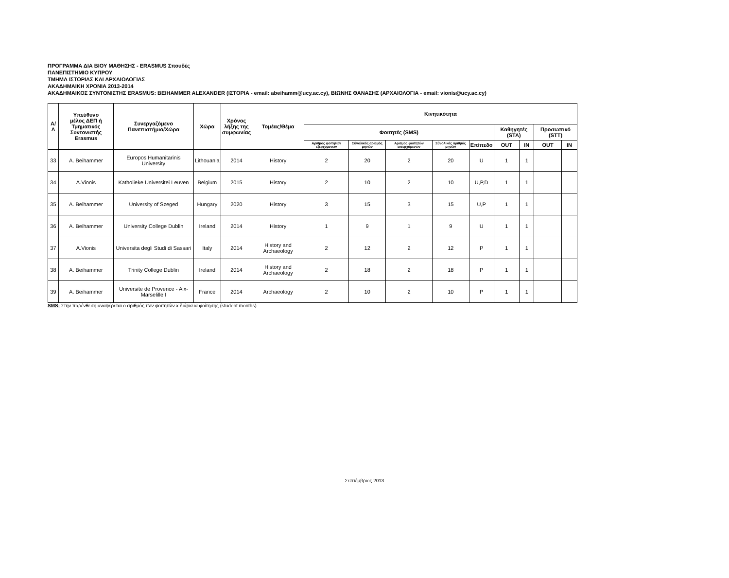ΠΡΟΓΡΑΜΜΑ ΔΙΑ ΒΙΟΥ ΜΑΘΗΣΗΣ - ERASMUS Σπουδές
ΠΑΝΕΠΙΣΤΗΜΙΟ ΚΥΠΡΟΥ
ΤΜΗΜΑ ΙΣΤΟΡΙΑΣ ΚΑΙ ΑΡΧΑΙΟΛΟΓΙΑΣ
ΑΚΑΔΗΜΑΙΚΗ ΧΡΟΝΙΑ 2013-2014
ΑΚΑΔΗΜΑΙΚΟΣ ΣΥΝΤΟΝΙΣΤΗΣ ERASMUS: BEIHAMMER ALEXANDER (ΙΣΤΟΡΙΑ - email: abeihamm@ucy.ac.cy), ΒΙΩΝΗΣ ΘΑΝΑΣΗΣ (ΑΡΧΑΙΟΛΟΓΙΑ - email: vionis@ucy.ac.cy)
| Α/Α | Υπεύθυνο μέλος ΔΕΠ ή Τμηματικός Συντονιστής Erasmus | Συνεργαζόμενο Πανεπιστήμιο/Χώρα | Χώρα | Χρόνος λήξης της συμφωνίας | Τομέας/Θέμα | Κινητικότητα | | | | | | | | |
| --- | --- | --- | --- | --- | --- | --- | --- | --- | --- | --- | --- | --- | --- | --- |
| | | | | | | Φοιτητές (SMS) | | | | | Καθηγητές (STA) | | Προσωπικό (STT) | |
| | | | | | | Αριθμος φοιτητών εξερχομενων | Σύνολικός αριθμός μηνών | Αριθμος φοιτητών εισερχόμενων | Σύνολικός αριθμός μηνών | Επίπεδο | OUT | IN | OUT | IN |
| 33 | A. Beihammer | Europos Humanitarinis University | Lithouania | 2014 | History | 2 | 20 | 2 | 20 | U | 1 | 1 | | |
| 34 | A.Vionis | Katholieke Universitei Leuven | Belgium | 2015 | History | 2 | 10 | 2 | 10 | U,P,D | 1 | 1 | | |
| 35 | A. Beihammer | University of Szeged | Hungary | 2020 | History | 3 | 15 | 3 | 15 | U,P | 1 | 1 | | |
| 36 | A. Beihammer | University College Dublin | Ireland | 2014 | History | 1 | 9 | 1 | 9 | U | 1 | 1 | | |
| 37 | A.Vionis | Universita degli Studi di Sassari | Italy | 2014 | History and Archaeology | 2 | 12 | 2 | 12 | P | 1 | 1 | | |
| 38 | A. Beihammer | Trinity College Dublin | Ireland | 2014 | History and Archaeology | 2 | 18 | 2 | 18 | P | 1 | 1 | | |
| 39 | A. Beihammer | Universite de Provence - Aix-Marselille I | France | 2014 | Archaeology | 2 | 10 | 2 | 10 | P | 1 | 1 | | |
SMS: Στην παρένθεση αναφέρεται ο αριθμός των φοιτητών x διάρκεια φοίτησης (student months)
Σεπτέμβριος 2013